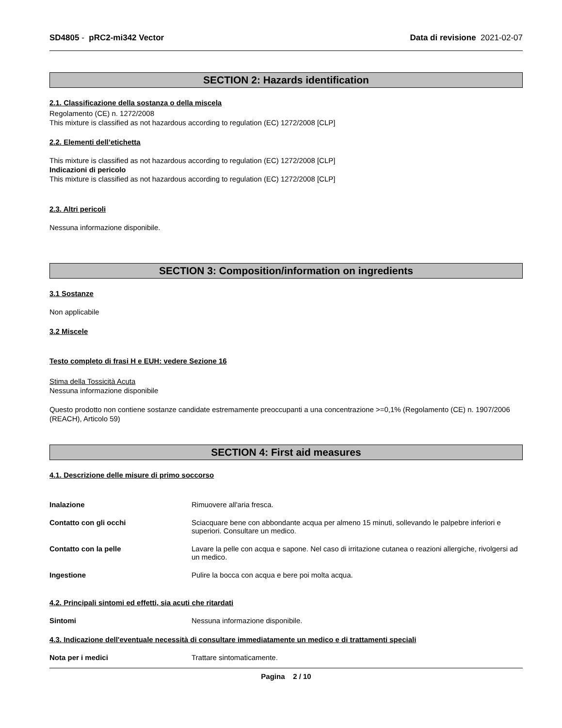SD4805 - pRC2-mi342 Vector Data di revisione 2021-02-07
SECTION 2: Hazards identification
2.1. Classificazione della sostanza o della miscela
Regolamento (CE) n. 1272/2008
This mixture is classified as not hazardous according to regulation (EC) 1272/2008 [CLP]
2.2. Elementi dell’etichetta
This mixture is classified as not hazardous according to regulation (EC) 1272/2008 [CLP]
Indicazioni di pericolo
This mixture is classified as not hazardous according to regulation (EC) 1272/2008 [CLP]
2.3. Altri pericoli
Nessuna informazione disponibile.
SECTION 3: Composition/information on ingredients
3.1 Sostanze
Non applicabile
3.2 Miscele
Testo completo di frasi H e EUH: vedere Sezione 16
Stima della Tossicità Acuta
Nessuna informazione disponibile
Questo prodotto non contiene sostanze candidate estremamente preoccupanti a una concentrazione >=0,1% (Regolamento (CE) n. 1907/2006 (REACH), Articolo 59)
SECTION 4: First aid measures
4.1. Descrizione delle misure di primo soccorso
Inalazione Rimuovere all'aria fresca.
Contatto con gli occhi Sciacquare bene con abbondante acqua per almeno 15 minuti, sollevando le palpebre inferiori e superiori. Consultare un medico.
Contatto con la pelle Lavare la pelle con acqua e sapone. Nel caso di irritazione cutanea o reazioni allergiche, rivolgersi ad un medico.
Ingestione Pulire la bocca con acqua e bere poi molta acqua.
4.2. Principali sintomi ed effetti, sia acuti che ritardati
Sintomi Nessuna informazione disponibile.
4.3. Indicazione dell'eventuale necessità di consultare immediatamente un medico e di trattamenti speciali
Nota per i medici Trattare sintomaticamente.
Pagina 2 / 10